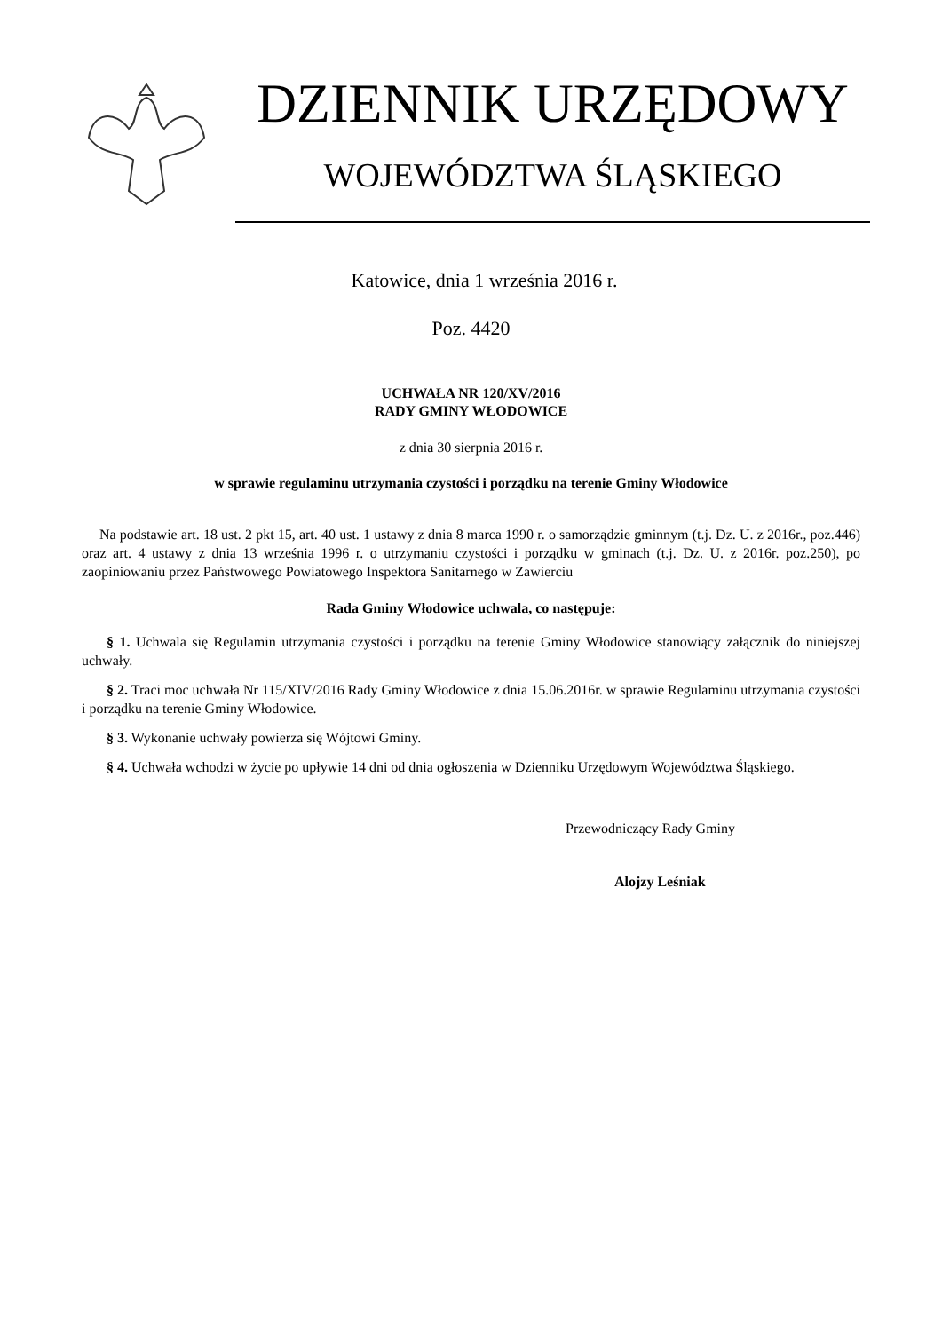DZIENNIK URZĘDOWY
WOJEWÓDZTWA ŚLĄSKIEGO
Katowice, dnia 1 września 2016 r.
Poz. 4420
UCHWAŁA NR 120/XV/2016
RADY GMINY WŁODOWICE
z dnia 30 sierpnia 2016 r.
w sprawie regulaminu utrzymania czystości i porządku na terenie Gminy Włodowice
Na podstawie art. 18 ust. 2 pkt 15, art. 40 ust. 1 ustawy z dnia 8 marca 1990 r. o samorządzie gminnym (t.j. Dz. U. z 2016r., poz.446) oraz art. 4 ustawy z dnia 13 września 1996 r. o utrzymaniu czystości i porządku w gminach (t.j. Dz. U. z 2016r. poz.250), po zaopiniowaniu przez Państwowego Powiatowego Inspektora Sanitarnego w Zawierciu
Rada Gminy Włodowice uchwala, co następuje:
§ 1. Uchwala się Regulamin utrzymania czystości i porządku na terenie Gminy Włodowice stanowiący załącznik do niniejszej uchwały.
§ 2. Traci moc uchwała Nr 115/XIV/2016 Rady Gminy Włodowice z dnia 15.06.2016r. w sprawie Regulaminu utrzymania czystości i porządku na terenie Gminy Włodowice.
§ 3. Wykonanie uchwały powierza się Wójtowi Gminy.
§ 4. Uchwała wchodzi w życie po upływie 14 dni od dnia ogłoszenia w Dzienniku Urzędowym Województwa Śląskiego.
Przewodniczący Rady Gminy
Alojzy Leśniak